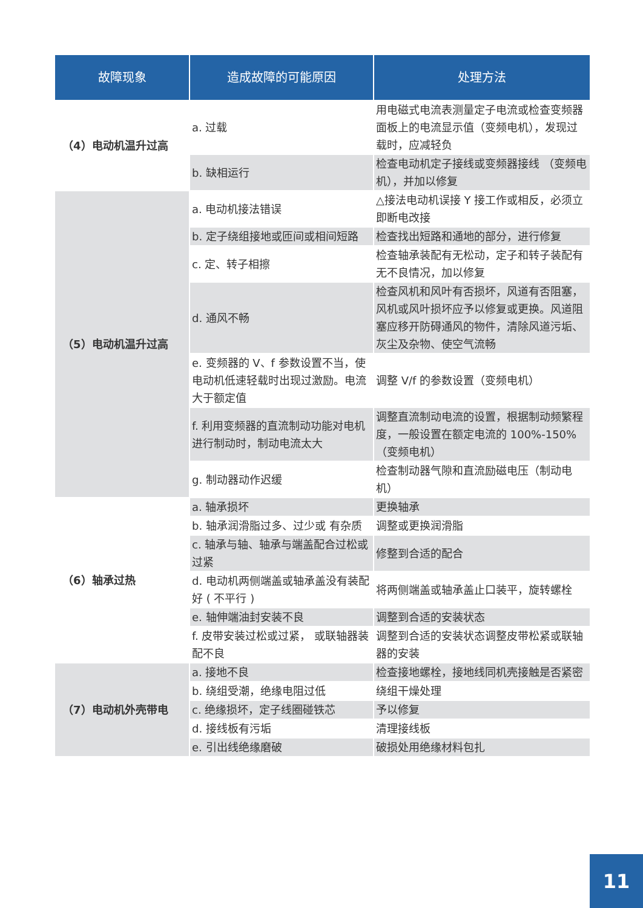| 故障现象 | 造成故障的可能原因 | 处理方法 |
| --- | --- | --- |
| （4）电动机温升过高 | a. 过载 | 用电磁式电流表测量定子电流或检查变频器面板上的电流显示值（变频电机），发现过载时，应减轻负 |
| | b. 缺相运行 | 检查电动机定子接线或变频器接线 （变频电机），并加以修复 |
| （5）电动机温升过高 | a. 电动机接法错误 | △接法电动机误接 Y 接工作或相反，必须立即断电改接 |
| | b. 定子绕组接地或匝间或相间短路 | 检查找出短路和通地的部分，进行修复 |
| | c. 定、转子相擦 | 检查轴承装配有无松动，定子和转子装配有无不良情况，加以修复 |
| | d. 通风不畅 | 检查风机和风叶有否损坏，风道有否阻塞，风机或风叶损坏应予以修复或更换。风道阻塞应移开防碍通风的物件，清除风道污垢、灰尘及杂物、使空气流畅 |
| | e. 变频器的 V、f 参数设置不当，使电动机低速轻载时出现过激励。电流大于额定值 | 调整 V/f 的参数设置（变频电机） |
| | f. 利用变频器的直流制动功能对电机进行制动时，制动电流太大 | 调整直流制动电流的设置，根据制动频繁程度，一般设置在额定电流的 100%-150% （变频电机） |
| | g. 制动器动作迟缓 | 检查制动器气隙和直流励磁电压（制动电机） |
| （6）轴承过热 | a. 轴承损坏 | 更换轴承 |
| | b. 轴承润滑脂过多、过少或 有杂质 | 调整或更换润滑脂 |
| | c. 轴承与轴、轴承与端盖配合过松或过紧 | 修整到合适的配合 |
| | d. 电动机两侧端盖或轴承盖没有装配好 ( 不平行 ) | 将两侧端盖或轴承盖止口装平，旋转螺栓 |
| | e. 轴伸端油封安装不良 | 调整到合适的安装状态 |
| | f. 皮带安装过松或过紧， 或联轴器装配不良 | 调整到合适的安装状态调整皮带松紧或联轴器的安装 |
| （7）电动机外壳带电 | a. 接地不良 | 检查接地螺栓，接地线同机壳接触是否紧密 |
| | b. 绕组受潮，绝缘电阻过低 | 绕组干燥处理 |
| | c. 绝缘损坏，定子线圈碰铁芯 | 予以修复 |
| | d. 接线板有污垢 | 清理接线板 |
| | e. 引出线绝缘磨破 | 破损处用绝缘材料包扎 |
11